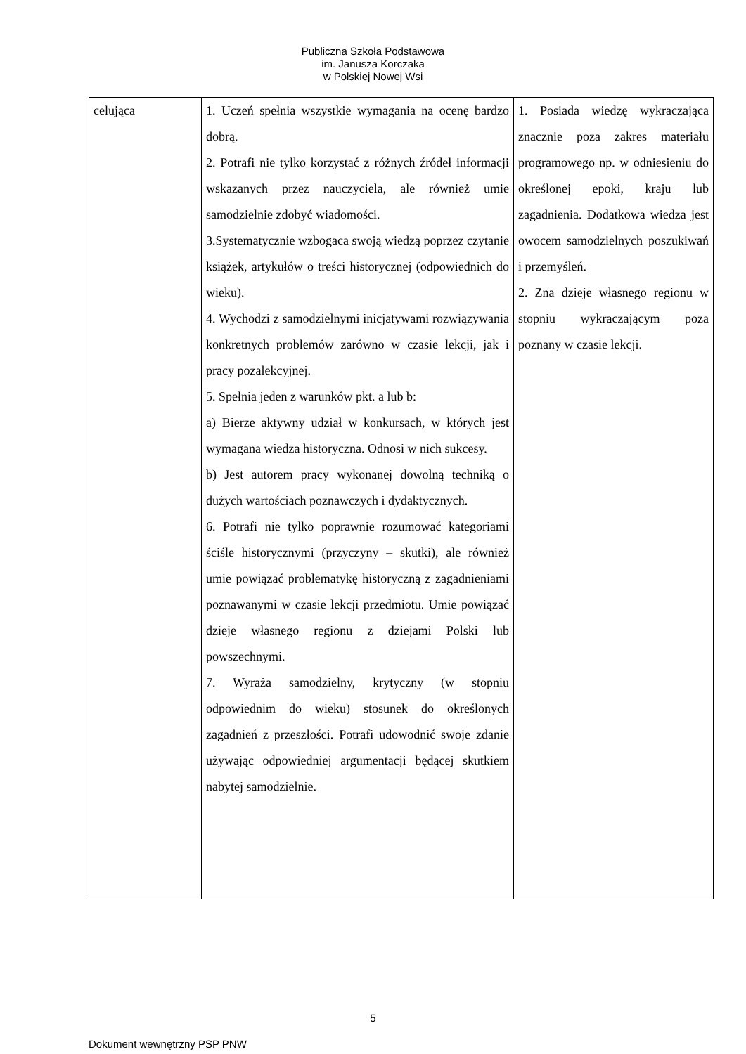Publiczna Szkoła Podstawowa
im. Janusza Korczaka
w Polskiej Nowej Wsi
| celująca | 1. Uczeń spełnia wszystkie wymagania na ocenę bardzo dobrą. 2. Potrafi nie tylko korzystać z różnych źródeł informacji wskazanych przez nauczyciela, ale również umie samodzielnie zdobyć wiadomości. 3.Systematycznie wzbogaca swoją wiedzą poprzez czytanie książek, artykułów o treści historycznej (odpowiednich do wieku). 4. Wychodzi z samodzielnymi inicjatywami rozwiązywania konkretnych problemów zarówno w czasie lekcji, jak i pracy pozalekcyjnej. 5. Spełnia jeden z warunków pkt. a lub b: a) Bierze aktywny udział w konkursach, w których jest wymagana wiedza historyczna. Odnosi w nich sukcesy. b) Jest autorem pracy wykonanej dowolną techniką o dużych wartościach poznawczych i dydaktycznych. 6. Potrafi nie tylko poprawnie rozumować kategoriami ściśle historycznymi (przyczyny – skutki), ale również umie powiązać problematykę historyczną z zagadnieniami poznawanymi w czasie lekcji przedmiotu. Umie powiązać dzieje własnego regionu z dziejami Polski lub powszechnymi. 7. Wyraża samodzielny, krytyczny (w stopniu odpowiednim do wieku) stosunek do określonych zagadnień z przeszłości. Potrafi udowodnić swoje zdanie używając odpowiedniej argumentacji będącej skutkiem nabytej samodzielnie. | 1. Posiada wiedzę wykraczająca znacznie poza zakres materiału programowego np. w odniesieniu do określonej epoki, kraju lub zagadnienia. Dodatkowa wiedza jest owocem samodzielnych poszukiwań i przemyśleń. 2. Zna dzieje własnego regionu w stopniu wykraczającym poza poznany w czasie lekcji. |
5
Dokument wewnętrzny PSP PNW